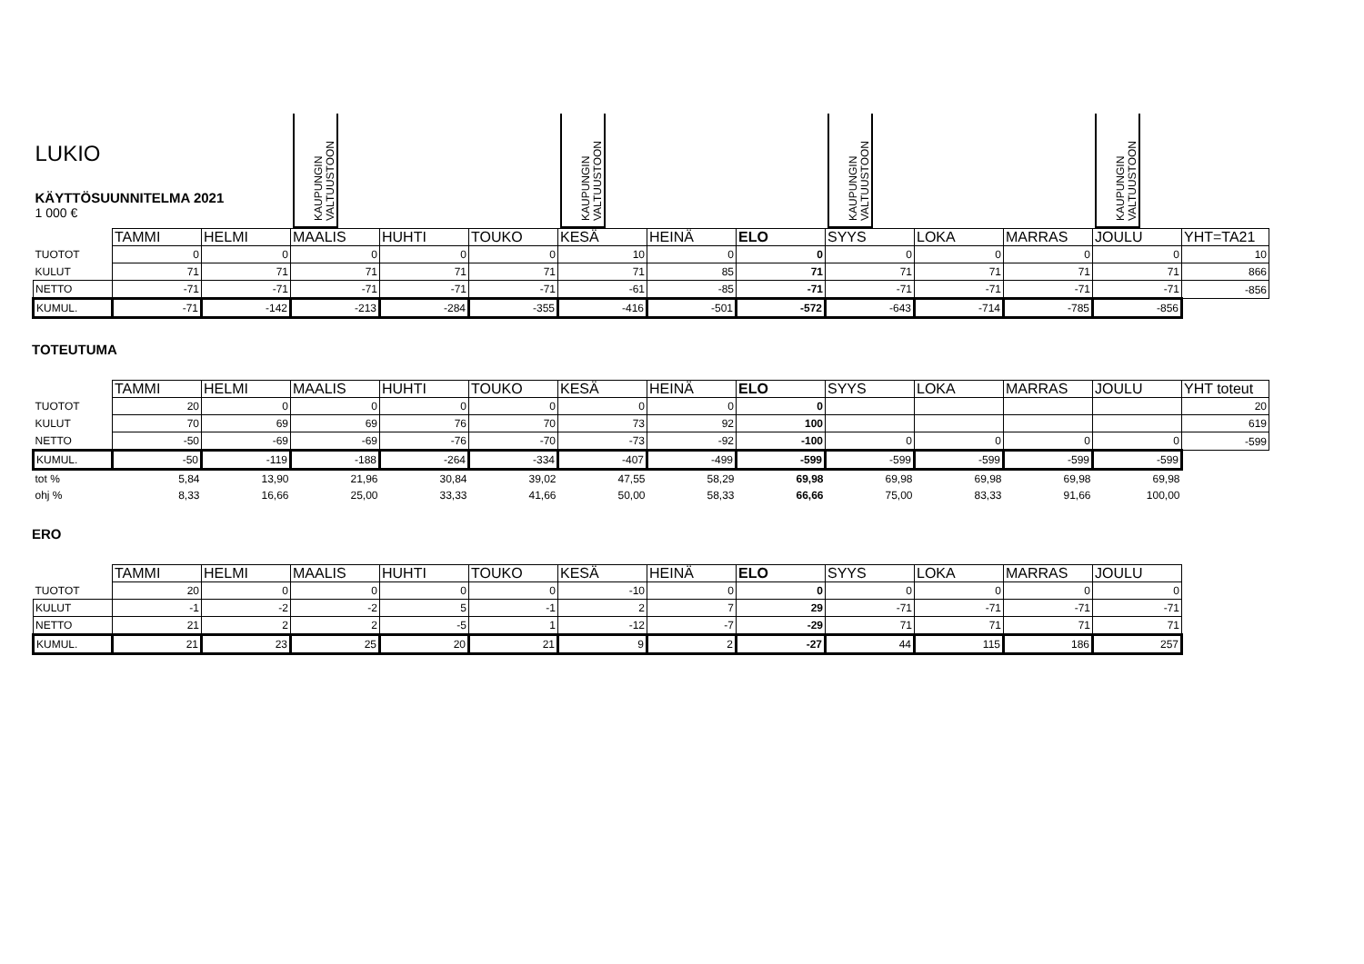| LUKIO KÄYTTÖSUUNNITELMA 2021 1 000 € | | | KAUPUNGIN VALTUUSTOON | | | KAUPUNGIN VALTUUSTOON | | | KAUPUNGIN VALTUUSTOON | | | KAUPUNGIN VALTUUSTOON | |
| | TAMMI | HELMI | MAALIS | HUHTI | TOUKO | KESÄ | HEINÄ | ELO | SYYS | LOKA | MARRAS | JOULU | YHT=TA21 |
| TUOTOT | 0 | 0 | 0 | 0 | 0 | 10 | 0 | 0 | 0 | 0 | 0 | 0 | 10 |
| KULUT | 71 | 71 | 71 | 71 | 71 | 71 | 85 | 71 | 71 | 71 | 71 | 71 | 866 |
| NETTO | -71 | -71 | -71 | -71 | -71 | -61 | -85 | -71 | -71 | -71 | -71 | -71 | -856 |
| KUMUL. | -71 | -142 | -213 | -284 | -355 | -416 | -501 | -572 | -643 | -714 | -785 | -856 | |
TOTEUTUMA
| | TAMMI | HELMI | MAALIS | HUHTI | TOUKO | KESÄ | HEINÄ | ELO | SYYS | LOKA | MARRAS | JOULU | YHT toteut |
| TUOTOT | 20 | 0 | 0 | 0 | 0 | 0 | 0 | 0 | | | | | 20 |
| KULUT | 70 | 69 | 69 | 76 | 70 | 73 | 92 | 100 | | | | | 619 |
| NETTO | -50 | -69 | -69 | -76 | -70 | -73 | -92 | -100 | 0 | 0 | 0 | 0 | -599 |
| KUMUL. | -50 | -119 | -188 | -264 | -334 | -407 | -499 | -599 | -599 | -599 | -599 | -599 | |
| tot % | 5,84 | 13,90 | 21,96 | 30,84 | 39,02 | 47,55 | 58,29 | 69,98 | 69,98 | 69,98 | 69,98 | 69,98 | |
| ohj % | 8,33 | 16,66 | 25,00 | 33,33 | 41,66 | 50,00 | 58,33 | 66,66 | 75,00 | 83,33 | 91,66 | 100,00 | |
ERO
| | TAMMI | HELMI | MAALIS | HUHTI | TOUKO | KESÄ | HEINÄ | ELO | SYYS | LOKA | MARRAS | JOULU |
| TUOTOT | 20 | 0 | 0 | 0 | 0 | -10 | 0 | 0 | 0 | 0 | 0 | 0 |
| KULUT | -1 | -2 | -2 | 5 | -1 | 2 | 7 | 29 | -71 | -71 | -71 | -71 |
| NETTO | 21 | 2 | 2 | -5 | 1 | -12 | -7 | -29 | 71 | 71 | 71 | 71 |
| KUMUL. | 21 | 23 | 25 | 20 | 21 | 9 | 2 | -27 | 44 | 115 | 186 | 257 |